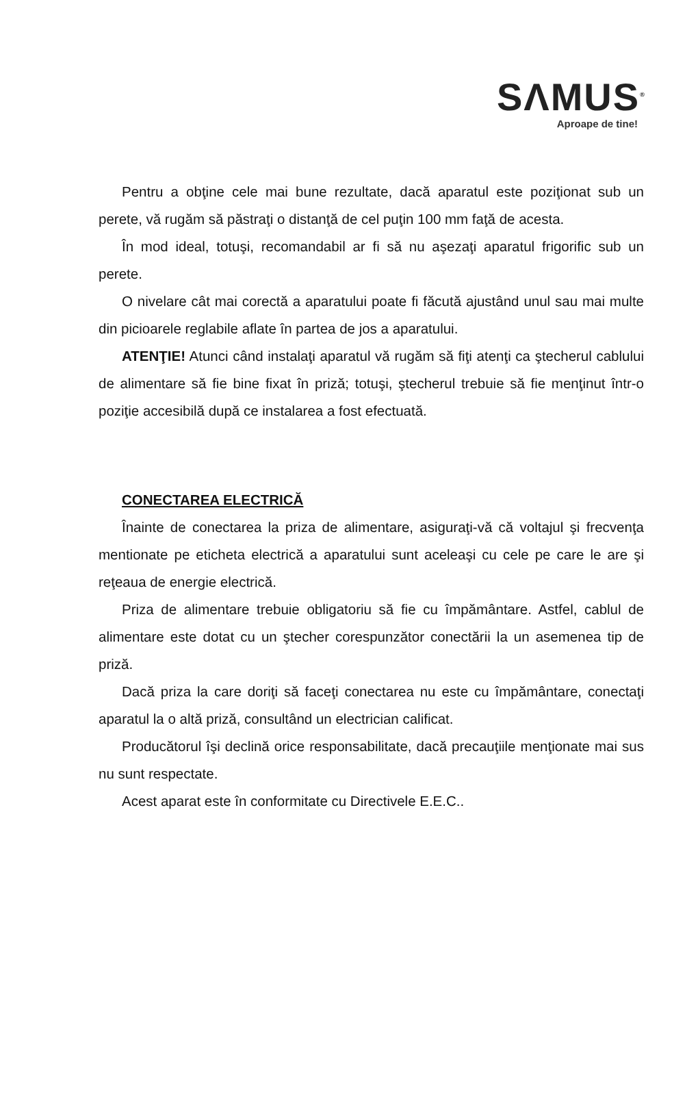SΛMUS<sup>®</sup>
Aproape de tine!
Pentru a obţine cele mai bune rezultate, dacă aparatul este poziţionat sub un perete, vă rugăm să păstraţi o distanţă de cel puţin 100 mm faţă de acesta.
În mod ideal, totuşi, recomandabil ar fi să nu aşezaţi aparatul frigorific sub un perete.
O nivelare cât mai corectă a aparatului poate fi făcută ajustând unul sau mai multe din picioarele reglabile aflate în partea de jos a aparatului.
ATENŢIE! Atunci când instalaţi aparatul vă rugăm să fiţi atenţi ca ştecherul cablului de alimentare să fie bine fixat în priză; totuşi, ştecherul trebuie să fie menţinut într-o poziţie accesibilă după ce instalarea a fost efectuată.
CONECTAREA ELECTRICĂ
Înainte de conectarea la priza de alimentare, asiguraţi-vă că voltajul şi frecvenţa mentionate pe eticheta electrică a aparatului sunt aceleaşi cu cele pe care le are şi reţeaua de energie electrică.
Priza de alimentare trebuie obligatoriu să fie cu împământare. Astfel, cablul de alimentare este dotat cu un ştecher corespunzător conectării la un asemenea tip de priză.
Dacă priza la care doriţi să faceţi conectarea nu este cu împământare, conectaţi aparatul la o altă priză, consultând un electrician calificat.
Producătorul îşi declină orice responsabilitate, dacă precauţiile menţionate mai sus nu sunt respectate.
Acest aparat este în conformitate cu Directivele E.E.C..